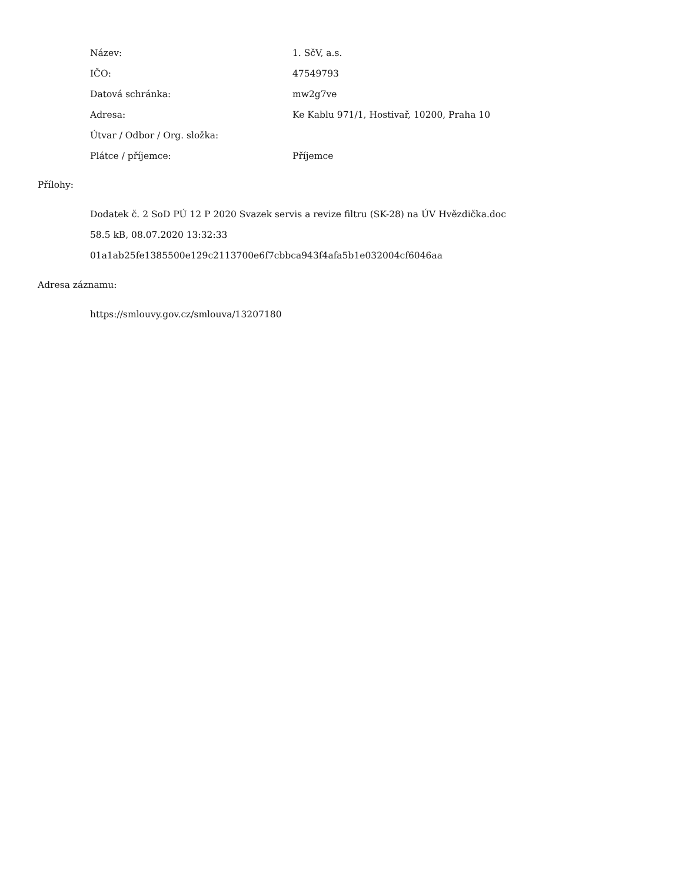| Název: | 1. SčV, a.s. |
| IČO: | 47549793 |
| Datová schránka: | mw2g7ve |
| Adresa: | Ke Kablu 971/1, Hostivař, 10200, Praha 10 |
| Útvar / Odbor / Org. složka: | |
| Plátce / příjemce: | Příjemce |
Přílohy:
Dodatek č. 2 SoD PÚ 12 P 2020 Svazek servis a revize filtru (SK-28) na ÚV Hvězdička.doc
58.5 kB, 08.07.2020 13:32:33
01a1ab25fe1385500e129c2113700e6f7cbbca943f4afa5b1e032004cf6046aa
Adresa záznamu:
https://smlouvy.gov.cz/smlouva/13207180